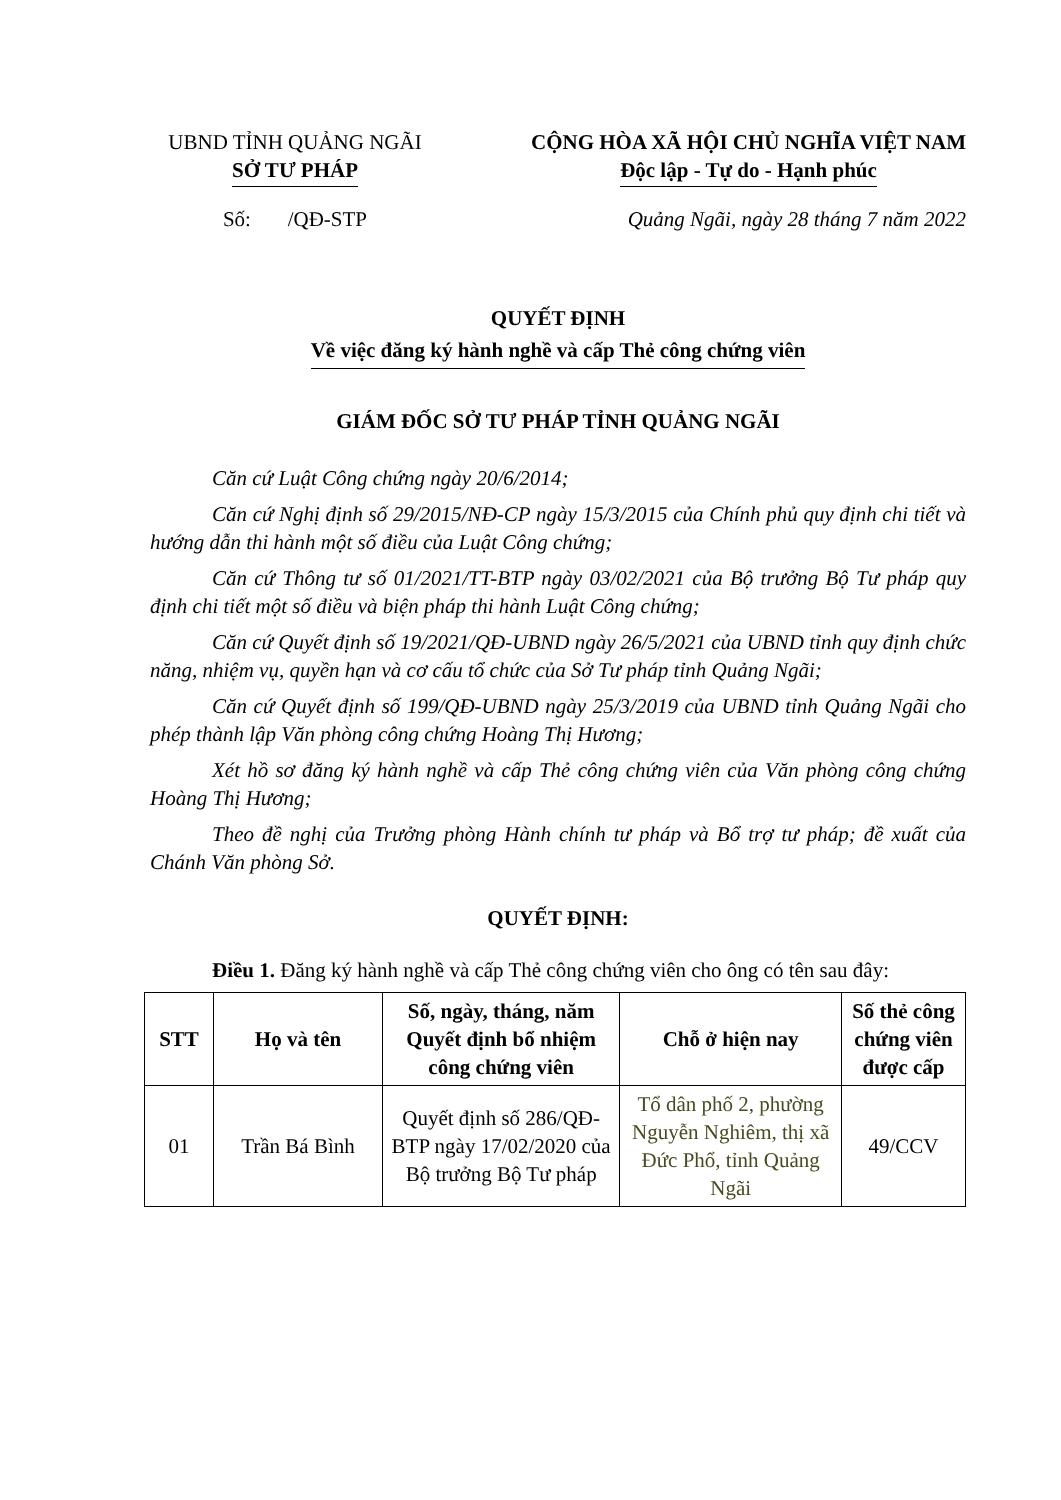UBND TỈNH QUẢNG NGÃI
SỞ TƯ PHÁP
CỘNG HÒA XÃ HỘI CHỦ NGHĨA VIỆT NAM
Độc lập - Tự do - Hạnh phúc
Số: /QĐ-STP Quảng Ngãi, ngày 28 tháng 7 năm 2022
QUYẾT ĐỊNH
Về việc đăng ký hành nghề và cấp Thẻ công chứng viên
GIÁM ĐỐC SỞ TƯ PHÁP TỈNH QUẢNG NGÃI
Căn cứ Luật Công chứng ngày 20/6/2014;
Căn cứ Nghị định số 29/2015/NĐ-CP ngày 15/3/2015 của Chính phủ quy định chi tiết và hướng dẫn thi hành một số điều của Luật Công chứng;
Căn cứ Thông tư số 01/2021/TT-BTP ngày 03/02/2021 của Bộ trưởng Bộ Tư pháp quy định chi tiết một số điều và biện pháp thi hành Luật Công chứng;
Căn cứ Quyết định số 19/2021/QĐ-UBND ngày 26/5/2021 của UBND tỉnh quy định chức năng, nhiệm vụ, quyền hạn và cơ cấu tổ chức của Sở Tư pháp tỉnh Quảng Ngãi;
Căn cứ Quyết định số 199/QĐ-UBND ngày 25/3/2019 của UBND tỉnh Quảng Ngãi cho phép thành lập Văn phòng công chứng Hoàng Thị Hương;
Xét hồ sơ đăng ký hành nghề và cấp Thẻ công chứng viên của Văn phòng công chứng Hoàng Thị Hương;
Theo đề nghị của Trưởng phòng Hành chính tư pháp và Bổ trợ tư pháp; đề xuất của Chánh Văn phòng Sở.
QUYẾT ĐỊNH:
Điều 1. Đăng ký hành nghề và cấp Thẻ công chứng viên cho ông có tên sau đây:
| STT | Họ và tên | Số, ngày, tháng, năm Quyết định bổ nhiệm công chứng viên | Chỗ ở hiện nay | Số thẻ công chứng viên được cấp |
| --- | --- | --- | --- | --- |
| 01 | Trần Bá Bình | Quyết định số 286/QĐ-BTP ngày 17/02/2020 của Bộ trưởng Bộ Tư pháp | Tổ dân phố 2, phường Nguyễn Nghiêm, thị xã Đức Phổ, tỉnh Quảng Ngãi | 49/CCV |